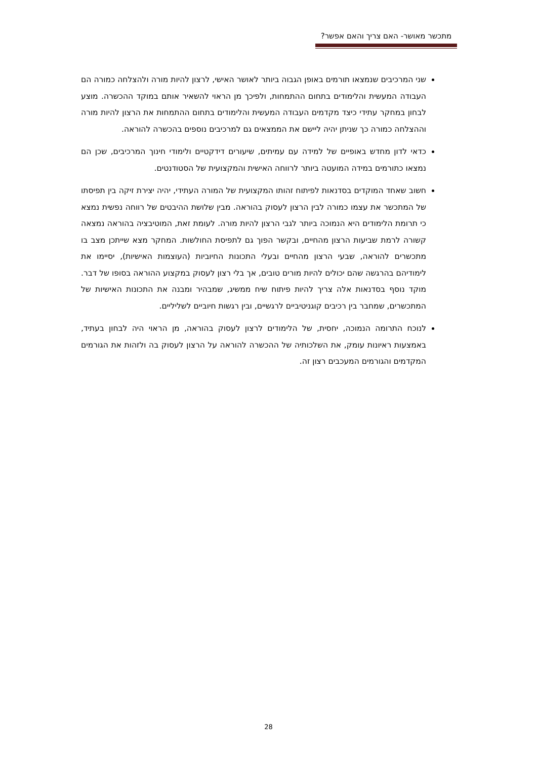מתכשר מאושר- האם צריך והאם אפשר?
שני המרכיבים שנמצאו תורמים באופן הגבוה ביותר לאושר האישי, לרצון להיות מורה ולהצלחה כמורה הם העבודה המעשית והלימודים בתחום ההתמחות, ולפיכך מן הראוי להשאיר אותם במוקד ההכשרה. מוצע לבחון במחקר עתידי כיצד מקדמים העבודה המעשית והלימודים בתחום ההתמחות את הרצון להיות מורה וההצלחה כמורה כך שניתן יהיה ליישם את הממצאים גם למרכיבים נוספים בהכשרה להוראה.
כדאי לדון מחדש באופיים של למידה עם עמיתים, שיעורים דידקטיים ולימודי חינוך המרכיבים, שכן הם נמצאו כתורמים במידה המועטה ביותר לרווחה האישית והמקצועית של הסטודנטים.
חשוב שאחד המוקדים בסדנאות לפיתוח זהותו המקצועית של המורה העתידי, יהיה יצירת זיקה בין תפיסתו של המתכשר את עצמו כמורה לבין הרצון לעסוק בהוראה. מבין שלושת ההיבטים של רווחה נפשית נמצא כי תרומת הלימודים היא הנמוכה ביותר לגבי הרצון להיות מורה. לעומת זאת, המוטיבציה בהוראה נמצאה קשורה לרמת שביעות הרצון מהחיים, ובקשר הפוך גם לתפיסת החולשות. המחקר מצא שייתכן מצב בו מתכשרים להוראה, שבעי הרצון מהחיים ובעלי התכונות החיוביות (העוצמות האישיות), יסיימו את לימודיהם בהרגשה שהם יכולים להיות מורים טובים, אך בלי רצון לעסוק במקצוע ההוראה בסופו של דבר. מוקד נוסף בסדנאות אלה צריך להיות פיתוח שיח ממשיג, שמבהיר ומבנה את התכונות האישיות של המתכשרים, שמחבר בין רכיבים קוגניטיביים לרגשיים, ובין רגשות חיוביים לשליליים.
לנוכח התרומה הנמוכה, יחסית, של הלימודים לרצון לעסוק בהוראה, מן הראוי היה לבחון בעתיד, באמצעות ראיונות עומק, את השלכותיה של ההכשרה להוראה על הרצון לעסוק בה ולזהות את הגורמים המקדמים והגורמים המעכבים רצון זה.
28